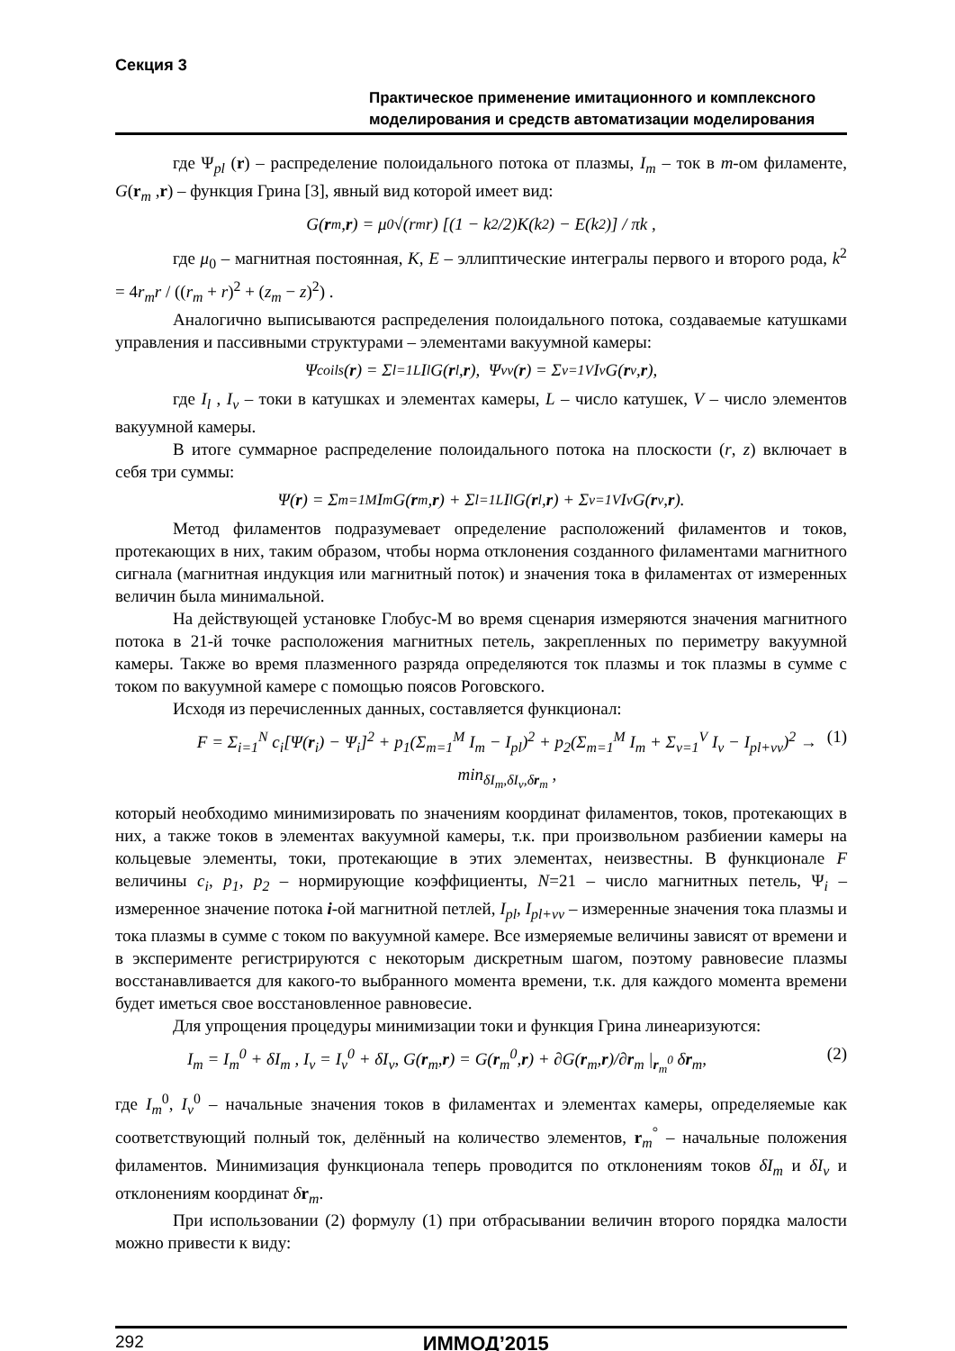Секция 3
Практическое применение имитационного и комплексного моделирования и средств автоматизации моделирования
где Ψ<sub>pl</sub> (r) – распределение полоидального потока от плазмы, I<sub>m</sub> – ток в m-ом филаменте, G(r<sub>m</sub> ,r) – функция Грина [3], явный вид которой имеет вид:
G(r<sub>m</sub>, r) = μ<sub>0</sub>√(r<sub>m</sub>r) [(1 − k<sup>2</sup>/2)K(k<sup>2</sup>) − E(k<sup>2</sup>)] / πk ,
где μ<sub>0</sub> – магнитная постоянная, K, E – эллиптические интегралы первого и второго рода, k<sup>2</sup> = 4r<sub>m</sub>r / ((r<sub>m</sub> + r)<sup>2</sup> + (z<sub>m</sub> − z)<sup>2</sup>) .
Аналогично выписываются распределения полоидального потока, создаваемые катушками управления и пассивными структурами – элементами вакуумной камеры:
Ψ<sub>coils</sub>(r) = Σ<sub>l=1</sub><sup>L</sup> I<sub>l</sub>G(r<sub>l</sub>, r), Ψ<sub>vv</sub>(r) = Σ<sub>v=1</sub><sup>V</sup> I<sub>v</sub>G(r<sub>v</sub>, r),
где I<sub>l</sub> , I<sub>v</sub> – токи в катушках и элементах камеры, L – число катушек, V – число элементов вакуумной камеры.
В итоге суммарное распределение полоидального потока на плоскости (r, z) включает в себя три суммы:
Ψ(r) = Σ<sub>m=1</sub><sup>M</sup> I<sub>m</sub>G(r<sub>m</sub>, r) + Σ<sub>l=1</sub><sup>L</sup> I<sub>l</sub>G(r<sub>l</sub>, r) + Σ<sub>v=1</sub><sup>V</sup> I<sub>v</sub>G(r<sub>v</sub>, r).
Метод филаментов подразумевает определение расположений филаментов и токов, протекающих в них, таким образом, чтобы норма отклонения созданного филаментами магнитного сигнала (магнитная индукция или магнитный поток) и значения тока в филаментах от измеренных величин была минимальной.
На действующей установке Глобус-М во время сценария измеряются значения магнитного потока в 21-й точке расположения магнитных петель, закрепленных по периметру вакуумной камеры. Также во время плазменного разряда определяются ток плазмы и ток плазмы в сумме с током по вакуумной камере с помощью поясов Роговского.
Исходя из перечисленных данных, составляется функционал:
F = Σ<sub>i=1</sub><sup>N</sup> c<sub>i</sub>[Ψ(r<sub>i</sub>) − Ψ<sub>i</sub>]<sup>2</sup> + p<sub>1</sub>(Σ<sub>m=1</sub><sup>M</sup> I<sub>m</sub> − I<sub>pl</sub>)<sup>2</sup> + p<sub>2</sub>(Σ<sub>m=1</sub><sup>M</sup> I<sub>m</sub> + Σ<sub>v=1</sub><sup>V</sup> I<sub>v</sub> − I<sub>pl+vv</sub>)<sup>2</sup> → min<sub>δI<sub>m</sub>,δI<sub>v</sub>,δr<sub>m</sub></sub> , (1)
который необходимо минимизировать по значениям координат филаментов, токов, протекающих в них, а также токов в элементах вакуумной камеры, т.к. при произвольном разбиении камеры на кольцевые элементы, токи, протекающие в этих элементах, неизвестны. В функционале F величины c<sub>i</sub>, p<sub>1</sub>, p<sub>2</sub> – нормирующие коэффициенты, N=21 – число магнитных петель, Ψ<sub>i</sub> – измеренное значение потока i-ой магнитной петлей, I<sub>pl</sub>, I<sub>pl+vv</sub> – измеренные значения тока плазмы и тока плазмы в сумме с током по вакуумной камере. Все измеряемые величины зависят от времени и в эксперименте регистрируются с некоторым дискретным шагом, поэтому равновесие плазмы восстанавливается для какого-то выбранного момента времени, т.к. для каждого момента времени будет иметься свое восстановленное равновесие.
Для упрощения процедуры минимизации токи и функция Грина линеаризуются:
I<sub>m</sub> = I<sub>m</sub><sup>0</sup> + δI<sub>m</sub> , I<sub>v</sub> = I<sub>v</sub><sup>0</sup> + δI<sub>v</sub>, G(r<sub>m</sub>,r) = G(r<sub>m</sub><sup>0</sup>,r) + ∂G(r<sub>m</sub>,r)/∂r<sub>m</sub> |<sub>r<sub>m</sub><sup>0</sup></sub> δr<sub>m</sub>, (2)
где I<sub>m</sub><sup>0</sup>, I<sub>v</sub><sup>0</sup> – начальные значения токов в филаментах и элементах камеры, определяемые как соответствующий полный ток, делённый на количество элементов, r<sub>m</sub><sup>°</sup> – начальные положения филаментов. Минимизация функционала теперь проводится по отклонениям токов δI<sub>m</sub> и δI<sub>v</sub> и отклонениям координат δr<sub>m</sub>.
При использовании (2) формулу (1) при отбрасывании величин второго порядка малости можно привести к виду:
292 ИММОД’2015